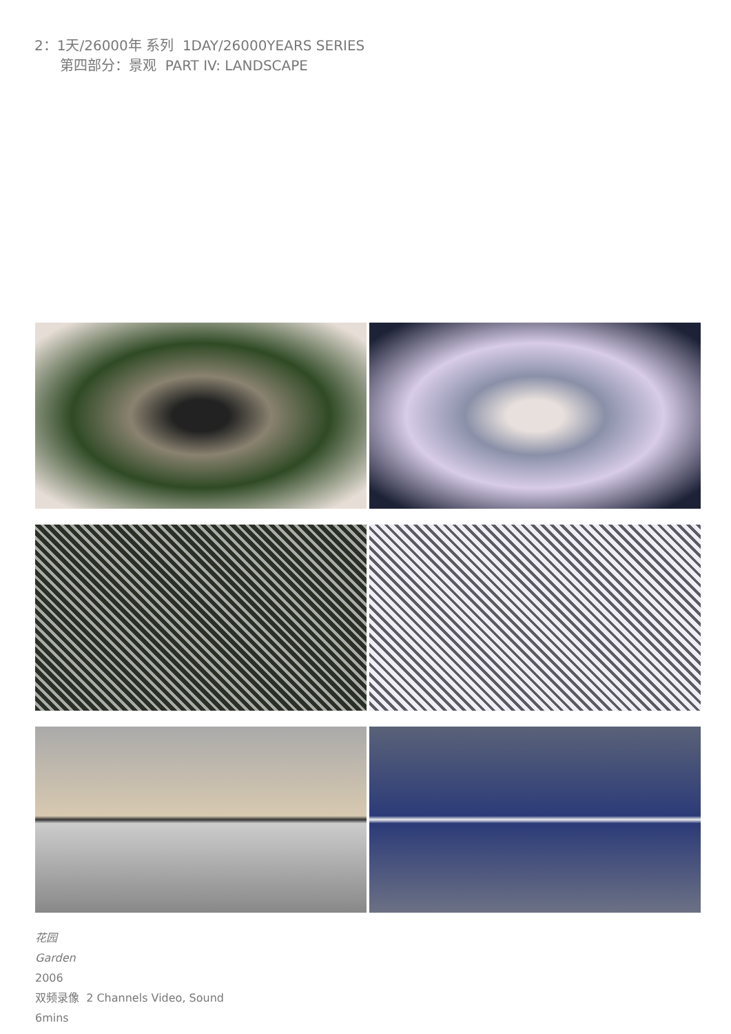2：1天/26000年 系列 1DAY/26000YEARS SERIES
第四部分：景观 PART IV: LANDSCAPE
花园
Garden
2006
双频录像 2 Channels Video, Sound
6mins